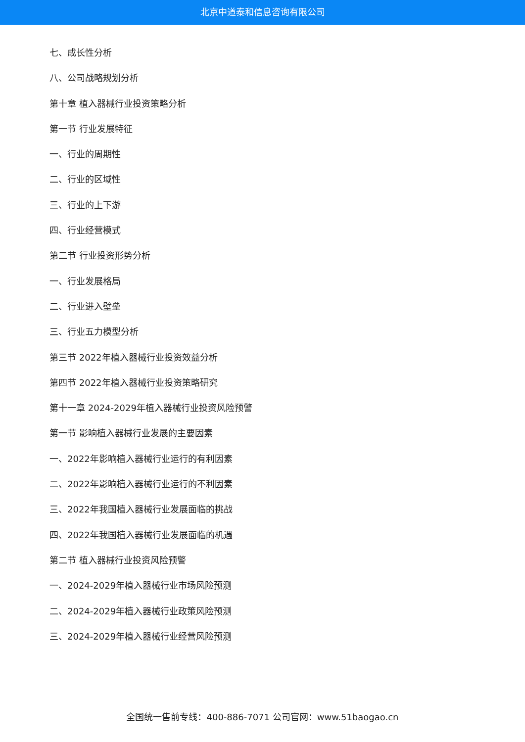北京中道泰和信息咨询有限公司
七、成长性分析
八、公司战略规划分析
第十章 植入器械行业投资策略分析
第一节 行业发展特征
一、行业的周期性
二、行业的区域性
三、行业的上下游
四、行业经营模式
第二节 行业投资形势分析
一、行业发展格局
二、行业进入壁垒
三、行业五力模型分析
第三节 2022年植入器械行业投资效益分析
第四节 2022年植入器械行业投资策略研究
第十一章 2024-2029年植入器械行业投资风险预警
第一节 影响植入器械行业发展的主要因素
一、2022年影响植入器械行业运行的有利因素
二、2022年影响植入器械行业运行的不利因素
三、2022年我国植入器械行业发展面临的挑战
四、2022年我国植入器械行业发展面临的机遇
第二节 植入器械行业投资风险预警
一、2024-2029年植入器械行业市场风险预测
二、2024-2029年植入器械行业政策风险预测
三、2024-2029年植入器械行业经营风险预测
全国统一售前专线：400-886-7071 公司官网：www.51baogao.cn